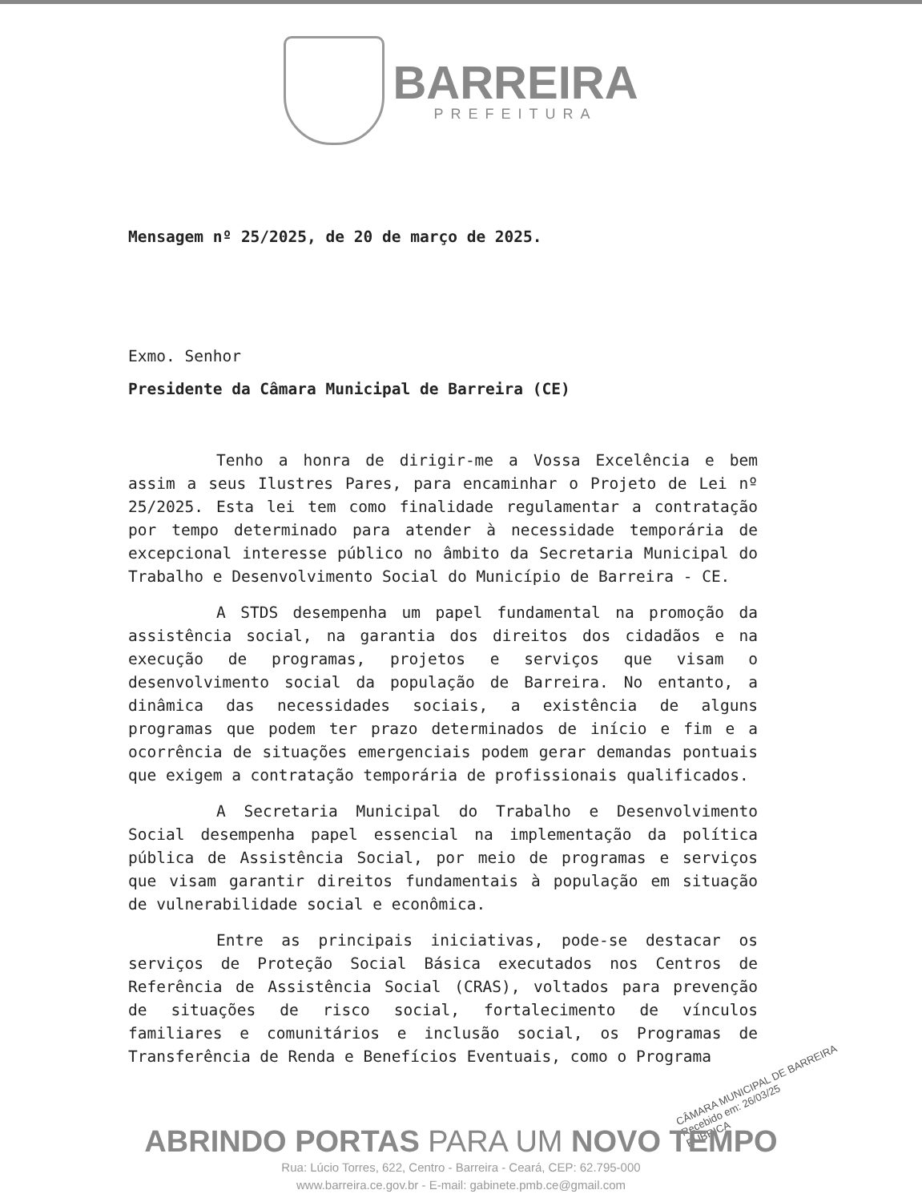BARREIRA
PREFEITURA
Mensagem nº 25/2025, de 20 de março de 2025.
Exmo. Senhor
Presidente da Câmara Municipal de Barreira (CE)
Tenho a honra de dirigir-me a Vossa Excelência e bem assim a seus Ilustres Pares, para encaminhar o Projeto de Lei nº 25/2025. Esta lei tem como finalidade regulamentar a contratação por tempo determinado para atender à necessidade temporária de excepcional interesse público no âmbito da Secretaria Municipal do Trabalho e Desenvolvimento Social do Município de Barreira - CE.
A STDS desempenha um papel fundamental na promoção da assistência social, na garantia dos direitos dos cidadãos e na execução de programas, projetos e serviços que visam o desenvolvimento social da população de Barreira. No entanto, a dinâmica das necessidades sociais, a existência de alguns programas que podem ter prazo determinados de início e fim e a ocorrência de situações emergenciais podem gerar demandas pontuais que exigem a contratação temporária de profissionais qualificados.
A Secretaria Municipal do Trabalho e Desenvolvimento Social desempenha papel essencial na implementação da política pública de Assistência Social, por meio de programas e serviços que visam garantir direitos fundamentais à população em situação de vulnerabilidade social e econômica.
Entre as principais iniciativas, pode-se destacar os serviços de Proteção Social Básica executados nos Centros de Referência de Assistência Social (CRAS), voltados para prevenção de situações de risco social, fortalecimento de vínculos familiares e comunitários e inclusão social, os Programas de Transferência de Renda e Benefícios Eventuais, como o Programa
CÂMARA MUNICIPAL DE BARREIRA
Recebido em: 26/03/25
RUBRICA
ABRINDO PORTAS PARA UM NOVO TEMPO
Rua: Lúcio Torres, 622, Centro - Barreira - Ceará, CEP: 62.795-000
www.barreira.ce.gov.br - E-mail: gabinete.pmb.ce@gmail.com